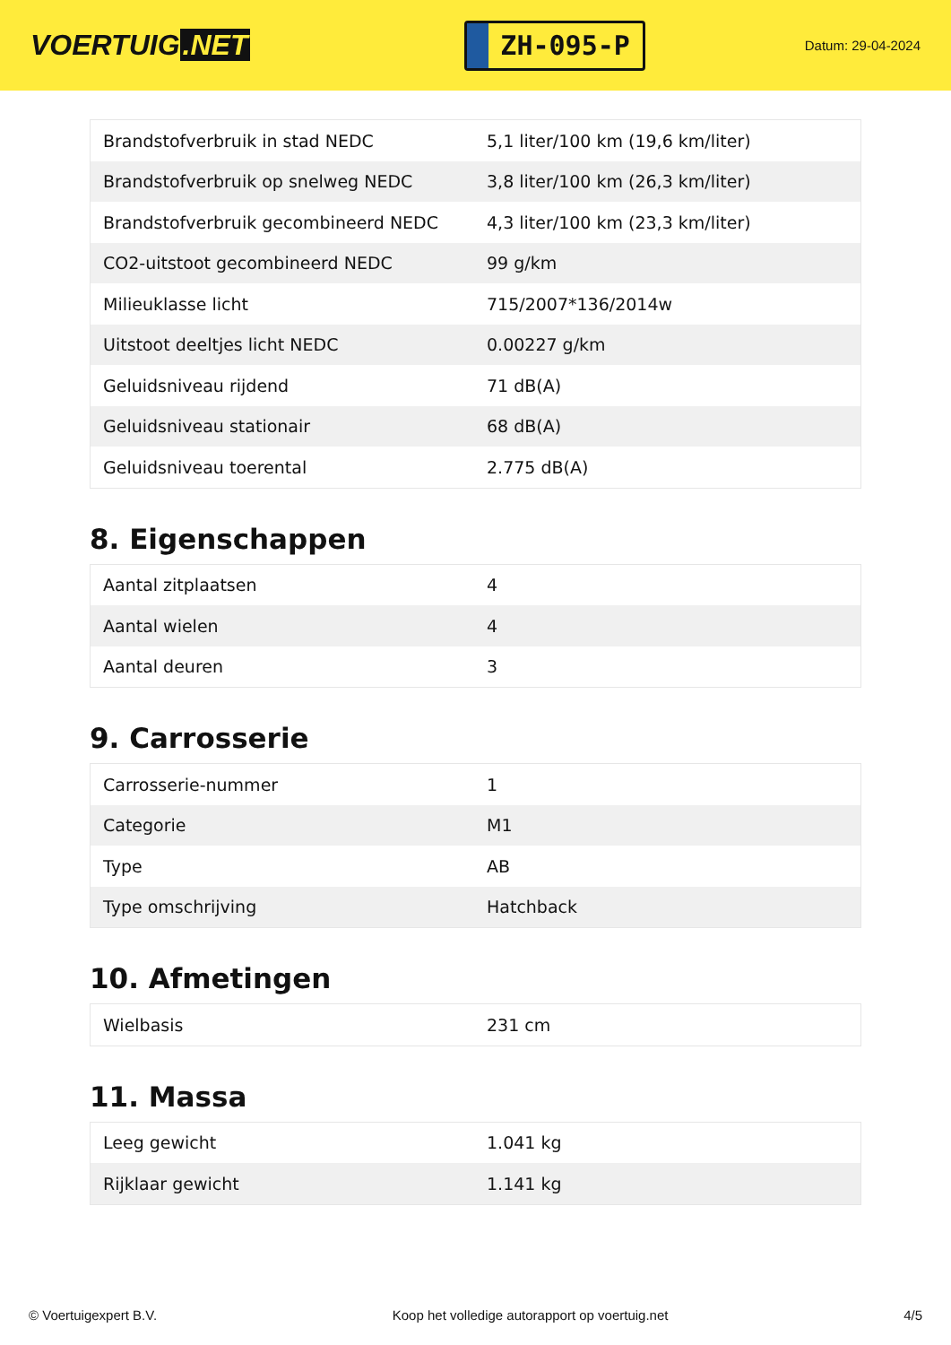VOERTUIG.NET
ZH-095-P
Datum: 29-04-2024
| Brandstofverbruik in stad NEDC | 5,1 liter/100 km (19,6 km/liter) |
| Brandstofverbruik op snelweg NEDC | 3,8 liter/100 km (26,3 km/liter) |
| Brandstofverbruik gecombineerd NEDC | 4,3 liter/100 km (23,3 km/liter) |
| CO2-uitstoot gecombineerd NEDC | 99 g/km |
| Milieuklasse licht | 715/2007*136/2014w |
| Uitstoot deeltjes licht NEDC | 0.00227 g/km |
| Geluidsniveau rijdend | 71 dB(A) |
| Geluidsniveau stationair | 68 dB(A) |
| Geluidsniveau toerental | 2.775 dB(A) |
8. Eigenschappen
| Aantal zitplaatsen | 4 |
| Aantal wielen | 4 |
| Aantal deuren | 3 |
9. Carrosserie
| Carrosserie-nummer | 1 |
| Categorie | M1 |
| Type | AB |
| Type omschrijving | Hatchback |
10. Afmetingen
| Wielbasis | 231 cm |
11. Massa
| Leeg gewicht | 1.041 kg |
| Rijklaar gewicht | 1.141 kg |
© Voertuigexpert B.V. Koop het volledige autorapport op voertuig.net 4/5